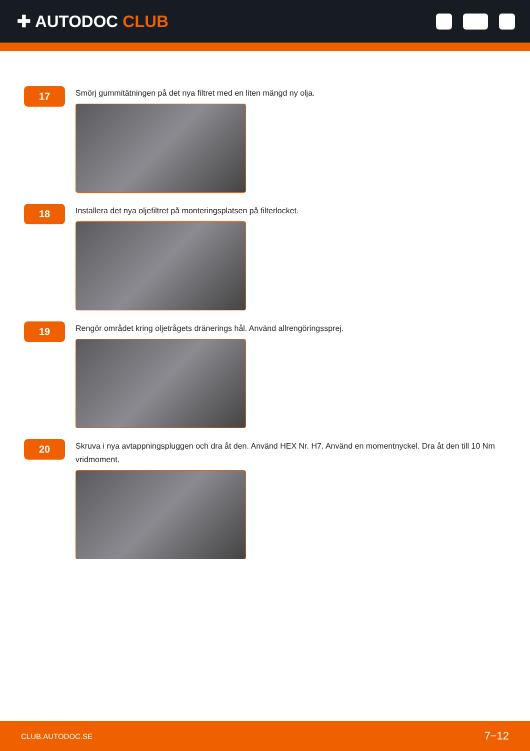✚ AUTODOC CLUB
17
Smörj gummitätningen på det nya filtret med en liten mängd ny olja.
18
Installera det nya oljefiltret på monteringsplatsen på filterlocket.
19
Rengör området kring oljetrågets dränerings hål. Använd allrengöringssprej.
20
Skruva i nya avtappningspluggen och dra åt den. Använd HEX Nr. H7. Använd en momentnyckel. Dra åt den till 10 Nm vridmoment.
CLUB.AUTODOC.SE 7−12